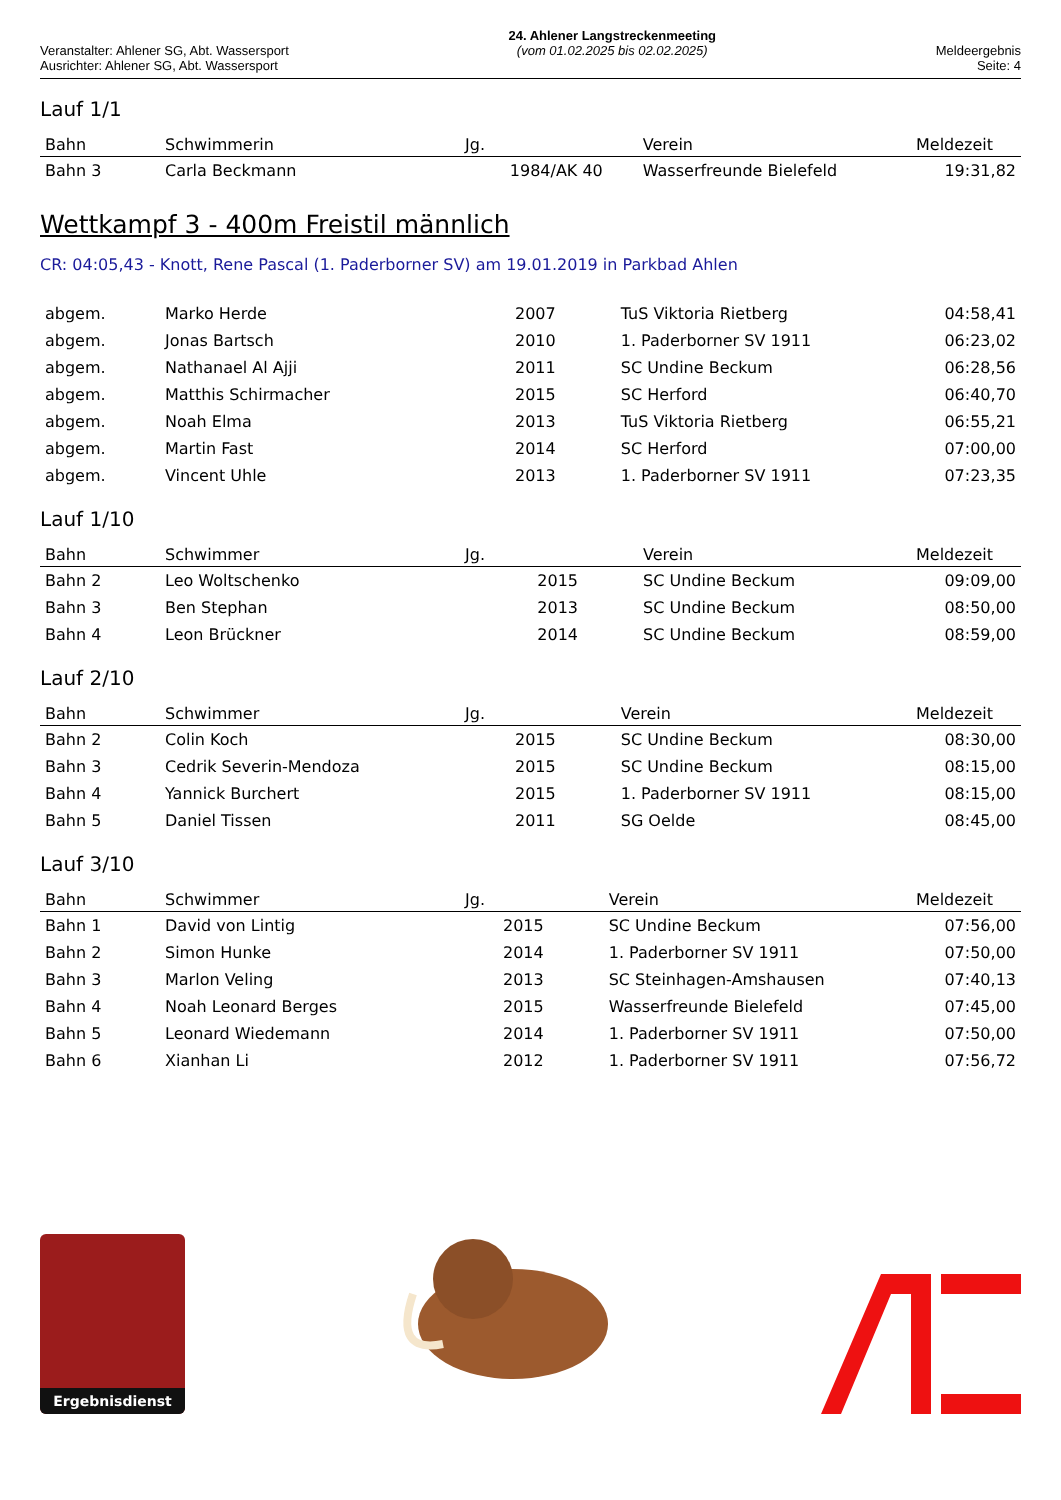Veranstalter: Ahlener SG, Abt. Wassersport
Ausrichter: Ahlener SG, Abt. Wassersport
24. Ahlener Langstreckenmeeting
(vom 01.02.2025 bis 02.02.2025)
Meldeergebnis
Seite: 4
Lauf 1/1
| Bahn | Schwimmerin | Jg. | Verein | Meldezeit |
| --- | --- | --- | --- | --- |
| Bahn 3 | Carla Beckmann | 1984/AK 40 | Wasserfreunde Bielefeld | 19:31,82 |
Wettkampf 3 - 400m Freistil männlich
CR: 04:05,43 - Knott, Rene Pascal (1. Paderborner SV) am 19.01.2019 in Parkbad Ahlen
| abgem. | Marko Herde | 2007 | TuS Viktoria Rietberg | 04:58,41 |
| abgem. | Jonas Bartsch | 2010 | 1. Paderborner SV 1911 | 06:23,02 |
| abgem. | Nathanael Al Ajji | 2011 | SC Undine Beckum | 06:28,56 |
| abgem. | Matthis Schirmacher | 2015 | SC Herford | 06:40,70 |
| abgem. | Noah Elma | 2013 | TuS Viktoria Rietberg | 06:55,21 |
| abgem. | Martin Fast | 2014 | SC Herford | 07:00,00 |
| abgem. | Vincent Uhle | 2013 | 1. Paderborner SV 1911 | 07:23,35 |
Lauf 1/10
| Bahn | Schwimmer | Jg. | Verein | Meldezeit |
| --- | --- | --- | --- | --- |
| Bahn 2 | Leo Woltschenko | 2015 | SC Undine Beckum | 09:09,00 |
| Bahn 3 | Ben Stephan | 2013 | SC Undine Beckum | 08:50,00 |
| Bahn 4 | Leon Brückner | 2014 | SC Undine Beckum | 08:59,00 |
Lauf 2/10
| Bahn | Schwimmer | Jg. | Verein | Meldezeit |
| --- | --- | --- | --- | --- |
| Bahn 2 | Colin Koch | 2015 | SC Undine Beckum | 08:30,00 |
| Bahn 3 | Cedrik Severin-Mendoza | 2015 | SC Undine Beckum | 08:15,00 |
| Bahn 4 | Yannick Burchert | 2015 | 1. Paderborner SV 1911 | 08:15,00 |
| Bahn 5 | Daniel Tissen | 2011 | SG Oelde | 08:45,00 |
Lauf 3/10
| Bahn | Schwimmer | Jg. | Verein | Meldezeit |
| --- | --- | --- | --- | --- |
| Bahn 1 | David von Lintig | 2015 | SC Undine Beckum | 07:56,00 |
| Bahn 2 | Simon Hunke | 2014 | 1. Paderborner SV 1911 | 07:50,00 |
| Bahn 3 | Marlon Veling | 2013 | SC Steinhagen-Amshausen | 07:40,13 |
| Bahn 4 | Noah Leonard Berges | 2015 | Wasserfreunde Bielefeld | 07:45,00 |
| Bahn 5 | Leonard Wiedemann | 2014 | 1. Paderborner SV 1911 | 07:50,00 |
| Bahn 6 | Xianhan Li | 2012 | 1. Paderborner SV 1911 | 07:56,72 |
Ergebnisdienst